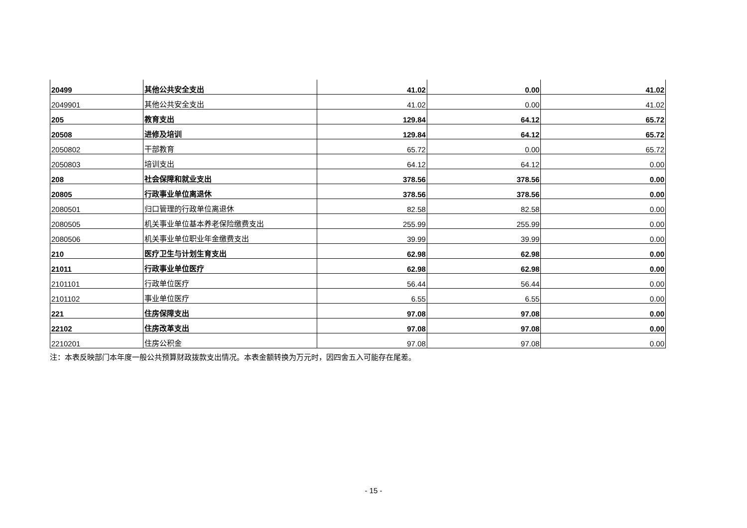| 20499 | 其他公共安全支出 | 41.02 | 0.00 | 41.02 |
| 2049901 | 其他公共安全支出 | 41.02 | 0.00 | 41.02 |
| 205 | 教育支出 | 129.84 | 64.12 | 65.72 |
| 20508 | 进修及培训 | 129.84 | 64.12 | 65.72 |
| 2050802 | 干部教育 | 65.72 | 0.00 | 65.72 |
| 2050803 | 培训支出 | 64.12 | 64.12 | 0.00 |
| 208 | 社会保障和就业支出 | 378.56 | 378.56 | 0.00 |
| 20805 | 行政事业单位离退休 | 378.56 | 378.56 | 0.00 |
| 2080501 | 归口管理的行政单位离退休 | 82.58 | 82.58 | 0.00 |
| 2080505 | 机关事业单位基本养老保险缴费支出 | 255.99 | 255.99 | 0.00 |
| 2080506 | 机关事业单位职业年金缴费支出 | 39.99 | 39.99 | 0.00 |
| 210 | 医疗卫生与计划生育支出 | 62.98 | 62.98 | 0.00 |
| 21011 | 行政事业单位医疗 | 62.98 | 62.98 | 0.00 |
| 2101101 | 行政单位医疗 | 56.44 | 56.44 | 0.00 |
| 2101102 | 事业单位医疗 | 6.55 | 6.55 | 0.00 |
| 221 | 住房保障支出 | 97.08 | 97.08 | 0.00 |
| 22102 | 住房改革支出 | 97.08 | 97.08 | 0.00 |
| 2210201 | 住房公积金 | 97.08 | 97.08 | 0.00 |
注：本表反映部门本年度一般公共预算财政拨款支出情况。本表金额转换为万元时，因四舍五入可能存在尾差。
- 15 -